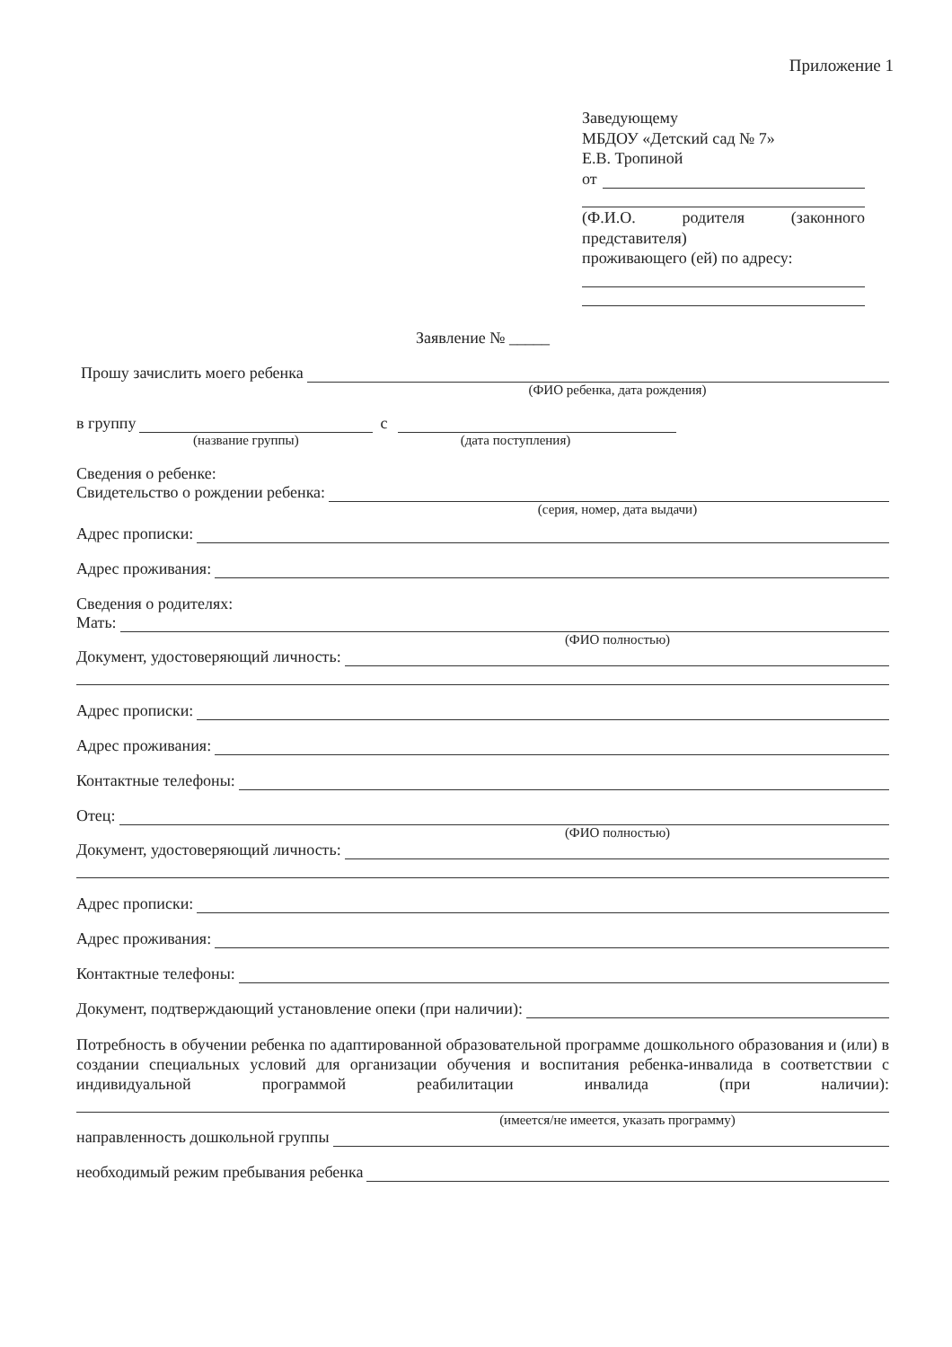Приложение 1
Заведующему
МБДОУ «Детский сад № 7»
Е.В. Тропиной
от
(Ф.И.О. родителя (законного
представителя)
проживающего (ей) по адресу:
Заявление № _____
Прошу зачислить моего ребенка
(ФИО ребенка, дата рождения)
в группу с
(название группы) (дата поступления)
Сведения о ребенке:
Свидетельство о рождении ребенка:
(серия, номер, дата выдачи)
Адрес прописки:
Адрес проживания:
Сведения о родителях:
Мать:
(ФИО полностью)
Документ, удостоверяющий личность:
Адрес прописки:
Адрес проживания:
Контактные телефоны:
Отец:
(ФИО полностью)
Документ, удостоверяющий личность:
Адрес прописки:
Адрес проживания:
Контактные телефоны:
Документ, подтверждающий установление опеки (при наличии):
Потребность в обучении ребенка по адаптированной образовательной программе дошкольного образования и (или) в создании специальных условий для организации обучения и воспитания ребенка-инвалида в соответствии с индивидуальной программой реабилитации инвалида (при наличии):
(имеется/не имеется, указать программу)
направленность дошкольной группы
необходимый режим пребывания ребенка